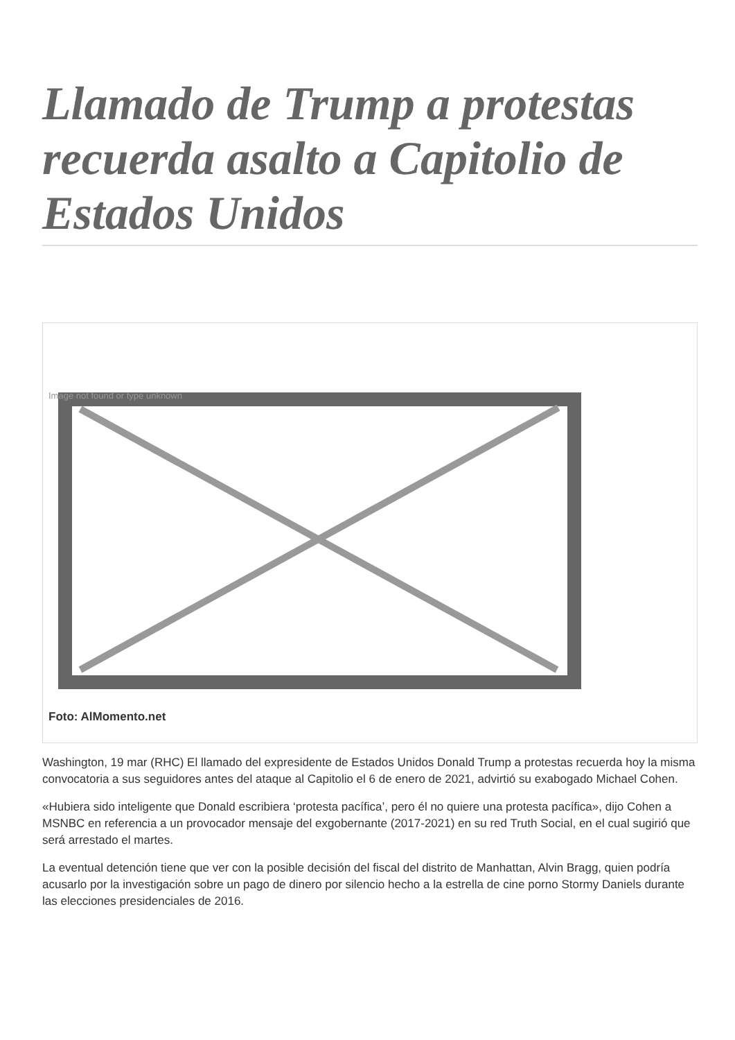Llamado de Trump a protestas recuerda asalto a Capitolio de Estados Unidos
Image not found or type unknown
Foto: AlMomento.net
Washington, 19 mar (RHC) El llamado del expresidente de Estados Unidos Donald Trump a protestas recuerda hoy la misma convocatoria a sus seguidores antes del ataque al Capitolio el 6 de enero de 2021, advirtió su exabogado Michael Cohen.
«Hubiera sido inteligente que Donald escribiera ‘protesta pacífica’, pero él no quiere una protesta pacífica», dijo Cohen a MSNBC en referencia a un provocador mensaje del exgobernante (2017-2021) en su red Truth Social, en el cual sugirió que será arrestado el martes.
La eventual detención tiene que ver con la posible decisión del fiscal del distrito de Manhattan, Alvin Bragg, quien podría acusarlo por la investigación sobre un pago de dinero por silencio hecho a la estrella de cine porno Stormy Daniels durante las elecciones presidenciales de 2016.